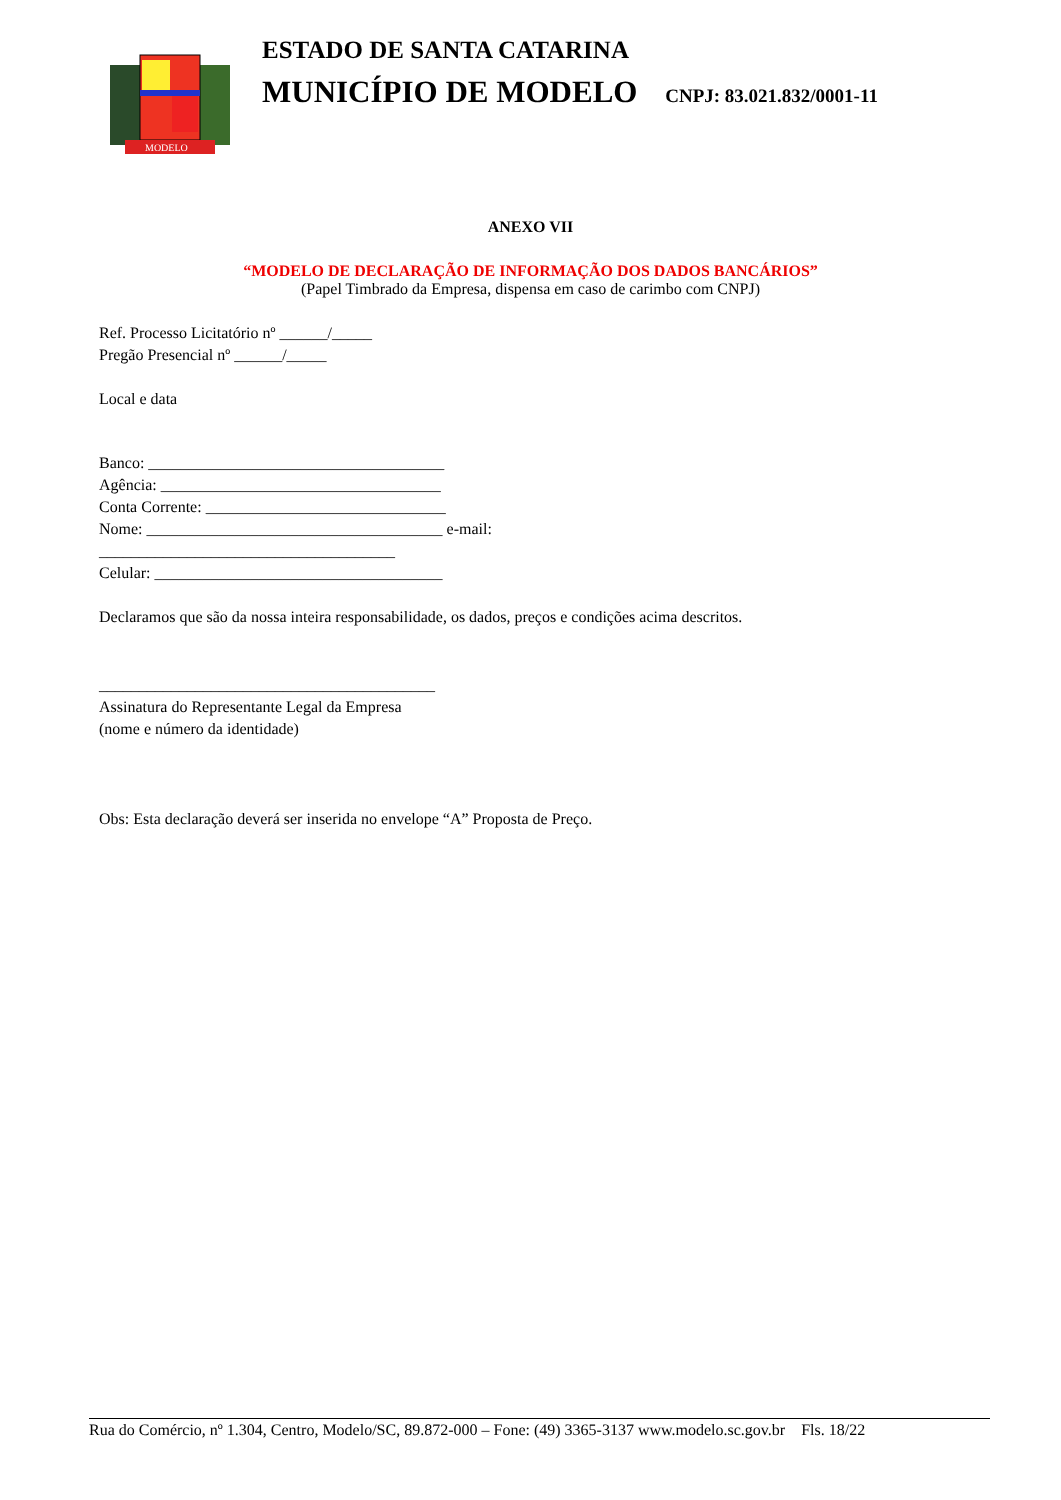MODELO
ESTADO DE SANTA CATARINA
MUNICÍPIO DE MODELO CNPJ: 83.021.832/0001-11
ANEXO VII
“MODELO DE DECLARAÇÃO DE INFORMAÇÃO DOS DADOS BANCÁRIOS”
(Papel Timbrado da Empresa, dispensa em caso de carimbo com CNPJ)
Ref. Processo Licitatório nº ______/_____
Pregão Presencial nº ______/_____
Local e data
Banco: _____________________________________
Agência: ___________________________________
Conta Corrente: ______________________________
Nome: _____________________________________ e-mail:
_____________________________________
Celular: ____________________________________
Declaramos que são da nossa inteira responsabilidade, os dados, preços e condições acima descritos.
__________________________________________
Assinatura do Representante Legal da Empresa
(nome e número da identidade)
Obs: Esta declaração deverá ser inserida no envelope “A” Proposta de Preço.
Rua do Comércio, nº 1.304, Centro, Modelo/SC, 89.872-000 – Fone: (49) 3365-3137 www.modelo.sc.gov.br Fls. 18/22